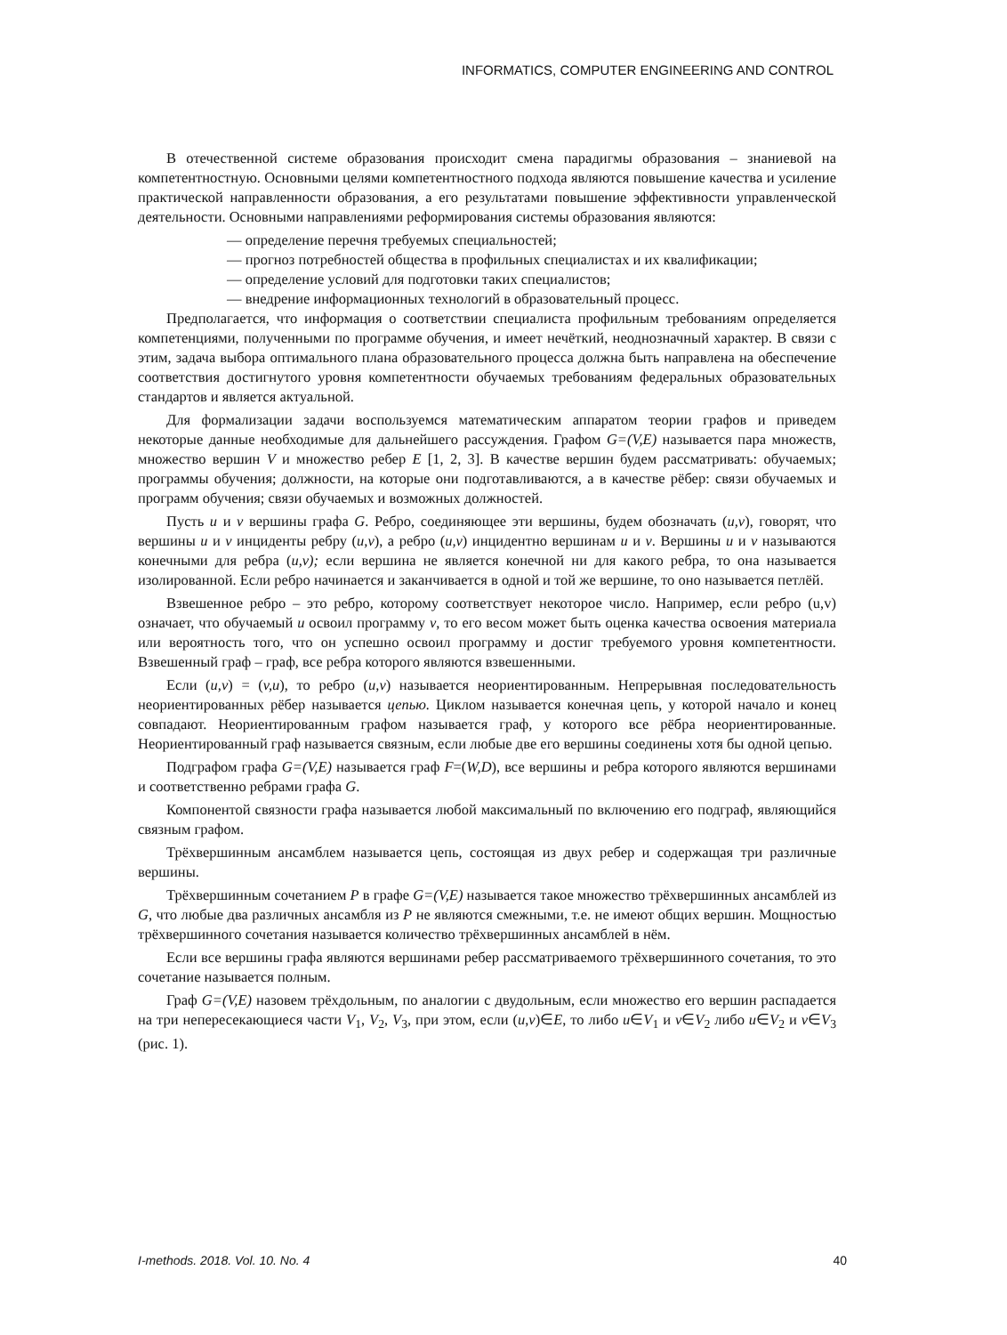INFORMATICS, COMPUTER ENGINEERING AND CONTROL
В отечественной системе образования происходит смена парадигмы образования – знаниевой на компетентностную. Основными целями компетентностного подхода являются повышение качества и усиление практической направленности образования, а его результатами повышение эффективности управленческой деятельности. Основными направлениями реформирования системы образования являются:
— определение перечня требуемых специальностей;
— прогноз потребностей общества в профильных специалистах и их квалификации;
— определение условий для подготовки таких специалистов;
— внедрение информационных технологий в образовательный процесс.
Предполагается, что информация о соответствии специалиста профильным требованиям определяется компетенциями, полученными по программе обучения, и имеет нечёткий, неоднозначный характер. В связи с этим, задача выбора оптимального плана образовательного процесса должна быть направлена на обеспечение соответствия достигнутого уровня компетентности обучаемых требованиям федеральных образовательных стандартов и является актуальной.
Для формализации задачи воспользуемся математическим аппаратом теории графов и приведем некоторые данные необходимые для дальнейшего рассуждения. Графом G=(V,E) называется пара множеств, множество вершин V и множество ребер E [1, 2, 3]. В качестве вершин будем рассматривать: обучаемых; программы обучения; должности, на которые они подготавливаются, а в качестве рёбер: связи обучаемых и программ обучения; связи обучаемых и возможных должностей.
Пусть u и v вершины графа G. Ребро, соединяющее эти вершины, будем обозначать (u,v), говорят, что вершины u и v инциденты ребру (u,v), а ребро (u,v) инцидентно вершинам u и v. Вершины u и v называются конечными для ребра (u,v); если вершина не является конечной ни для какого ребра, то она называется изолированной. Если ребро начинается и заканчивается в одной и той же вершине, то оно называется петлёй.
Взвешенное ребро – это ребро, которому соответствует некоторое число. Например, если ребро (u,v) означает, что обучаемый u освоил программу v, то его весом может быть оценка качества освоения материала или вероятность того, что он успешно освоил программу и достиг требуемого уровня компетентности. Взвешенный граф – граф, все ребра которого являются взвешенными.
Если (u,v) = (v,u), то ребро (u,v) называется неориентированным. Непрерывная последовательность неориентированных рёбер называется цепью. Циклом называется конечная цепь, у которой начало и конец совпадают. Неориентированным графом называется граф, у которого все рёбра неориентированные. Неориентированный граф называется связным, если любые две его вершины соединены хотя бы одной цепью.
Подграфом графа G=(V,E) называется граф F=(W,D), все вершины и ребра которого являются вершинами и соответственно ребрами графа G.
Компонентой связности графа называется любой максимальный по включению его подграф, являющийся связным графом.
Трёхвершинным ансамблем называется цепь, состоящая из двух ребер и содержащая три различные вершины.
Трёхвершинным сочетанием P в графе G=(V,E) называется такое множество трёхвершинных ансамблей из G, что любые два различных ансамбля из P не являются смежными, т.е. не имеют общих вершин. Мощностью трёхвершинного сочетания называется количество трёхвершинных ансамблей в нём.
Если все вершины графа являются вершинами ребер рассматриваемого трёхвершинного сочетания, то это сочетание называется полным.
Граф G=(V,E) назовем трёхдольным, по аналогии с двудольным, если множество его вершин распадается на три непересекающиеся части V<sub>1</sub>, V<sub>2</sub>, V<sub>3</sub>, при этом, если (u,v)∈E, то либо u∈V<sub>1</sub> и v∈V<sub>2</sub> либо u∈V<sub>2</sub> и v∈V<sub>3</sub> (рис. 1).
I-methods. 2018. Vol. 10. No. 4 40